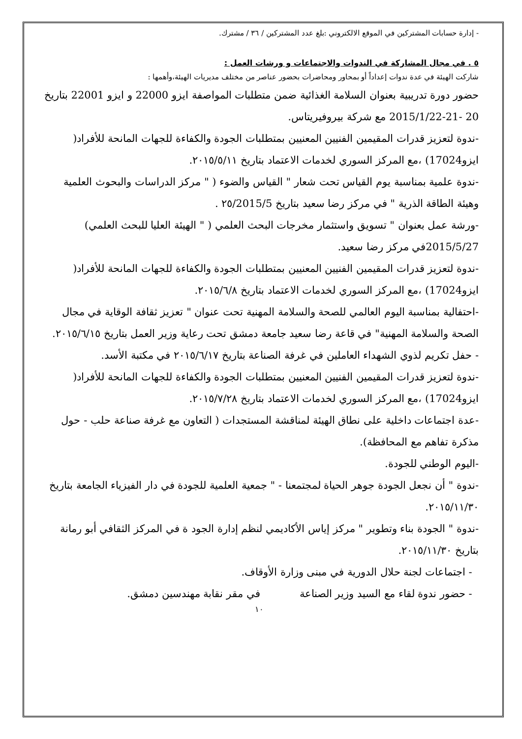- إدارة حسابات المشتركين في الموقع الالكتروني :بلغ عدد المشتركين / ٣٦ / مشترك.
٥ . في مجال المشاركة في الندوات والاجتماعات و ورشات العمل :
شاركت الهيئة في عدة ندوات إعداداً أو بمحاور ومحاضرات بحضور عناصر من مختلف مديريات الهيئة،وأهمها :
حضور دورة تدريبية بعنوان السلامة الغذائية ضمن متطلبات المواصفة ايزو 22000 و ايزو 22001 بتاريخ 20 -21-2015/1/22 مع شركة بيروفيريتاس.
-ندوة لتعزيز قدرات المقيمين الفنيين المعنيين بمتطلبات الجودة والكفاءة للجهات المانحة للأفراد( ايزو17024) ،مع المركز السوري لخدمات الاعتماد بتاريخ ٢٠١٥/٥/١١.
-ندوة علمية بمناسبة يوم القياس تحت شعار " القياس والضوء ( " مركز الدراسات والبحوث العلمية وهيئة الطاقة الذرية " في مركز رضا سعيد بتاريخ ٢٥/2015/5 .
-ورشة عمل بعنوان " تسويق واستثمار مخرجات البحث العلمي ( " الهيئة العليا للبحث العلمي) 2015/5/27في مركز رضا سعيد.
-ندوة لتعزيز قدرات المقيمين الفنيين المعنيين بمتطلبات الجودة والكفاءة للجهات المانحة للأفراد( ايزو17024) ،مع المركز السوري لخدمات الاعتماد بتاريخ ٢٠١٥/٦/٨.
-احتفالية بمناسبة اليوم العالمي للصحة والسلامة المهنية تحت عنوان " تعزيز ثقافة الوقاية في مجال الصحة والسلامة المهنية" في قاعة رضا سعيد جامعة دمشق تحت رعاية وزير العمل بتاريخ ٢٠١٥/٦/١٥.
- حفل تكريم لذوي الشهداء العاملين في غرفة الصناعة بتاريخ ٢٠١٥/٦/١٧ في مكتبة الأسد.
-ندوة لتعزيز قدرات المقيمين الفنيين المعنيين بمتطلبات الجودة والكفاءة للجهات المانحة للأفراد( ايزو17024) ،مع المركز السوري لخدمات الاعتماد بتاريخ ٢٠١٥/٧/٢٨.
-عدة اجتماعات داخلية على نطاق الهيئة لمناقشة المستجدات ( التعاون مع غرفة صناعة حلب - حول مذكرة تفاهم مع المحافظة).
-اليوم الوطني للجودة.
-ندوة " أن نجعل الجودة جوهر الحياة لمجتمعنا - " جمعية العلمية للجودة في دار الفيزياء الجامعة بتاريخ ٢٠١٥/١١/٣٠.
-ندوة " الجودة بناء وتطوير " مركز إياس الأكاديمي لنظم إدارة الجود ة في المركز الثقافي أبو رمانة بتاريخ ٢٠١٥/١١/٣٠.
- اجتماعات لجنة حلال الدورية في مبنى وزارة الأوقاف.
- حضور ندوة لقاء مع السيد وزير الصناعة في مقر نقابة مهندسين دمشق.
١٠